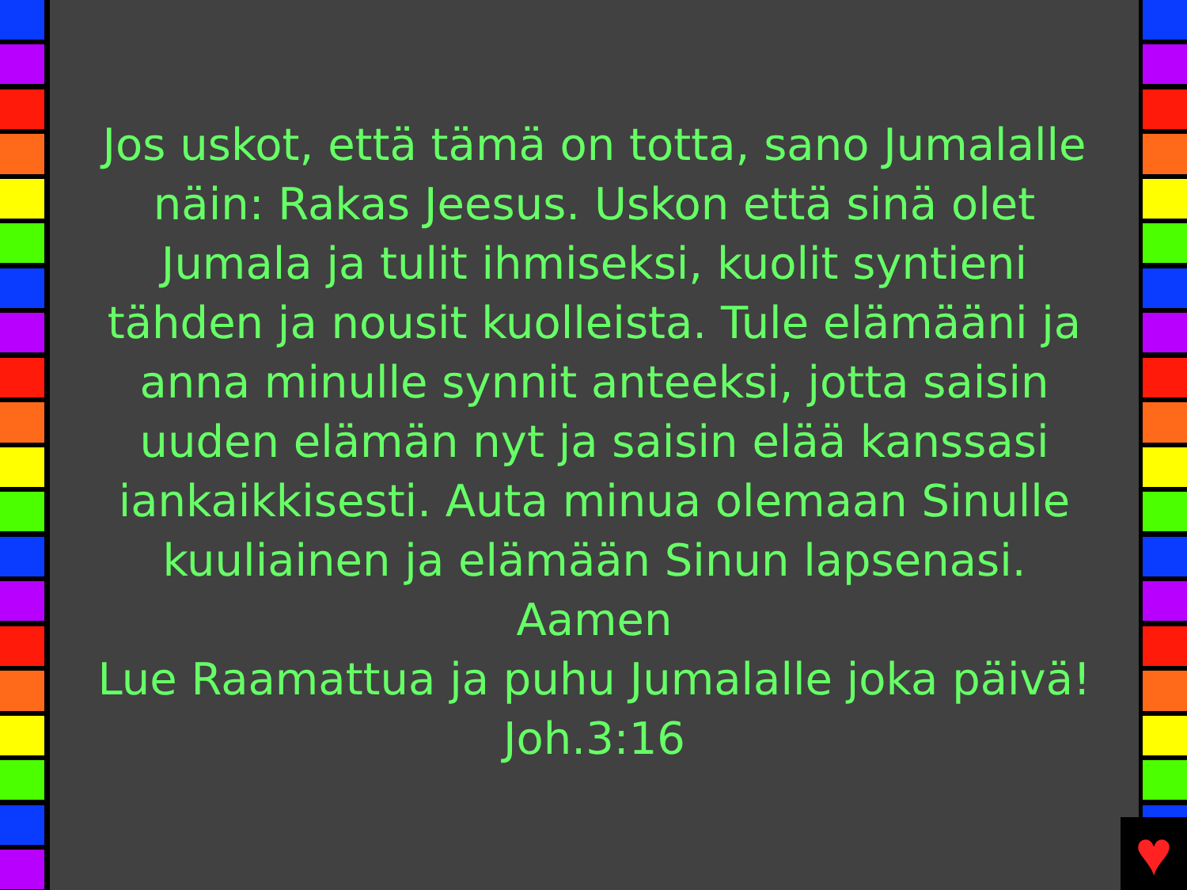Jos uskot, että tämä on totta, sano Jumalalle näin: Rakas Jeesus. Uskon että sinä olet Jumala ja tulit ihmiseksi, kuolit syntieni tähden ja nousit kuolleista. Tule elämääni ja anna minulle synnit anteeksi, jotta saisin uuden elämän nyt ja saisin elää kanssasi iankaikkisesti. Auta minua olemaan Sinulle kuuliainen ja elämään Sinun lapsenasi. Aamen
Lue Raamattua ja puhu Jumalalle joka päivä!
Joh.3:16
♥